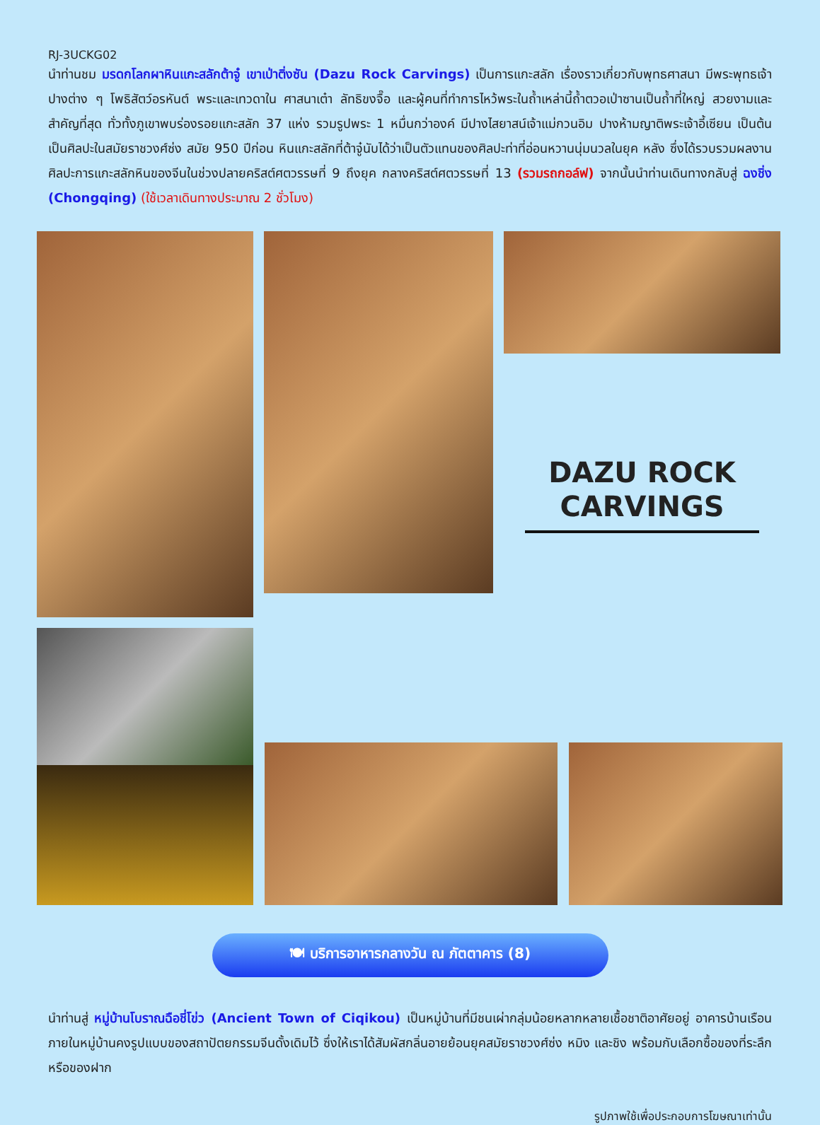RJ-3UCKG02
นำท่านชม มรดกโลกผาหินแกะสลักต้าจู๋ เขาเป่าติ่งซัน (Dazu Rock Carvings) เป็นการแกะสลัก เรื่องราวเกี่ยวกับพุทธศาสนา มีพระพุทธเจ้าปางต่าง ๆ โพธิสัตว์อรหันต์ พระและเทวดาใน ศาสนาเต๋า ลัทธิขงจื๊อ และผู้คนที่ทำการไหว้พระในถ้ำเหล่านี้ถ้ำตวอเป่าซานเป็นถ้ำที่ใหญ่ สวยงามและสำคัญที่สุด ทั่วทั้งภูเขาพบร่องรอยแกะสลัก 37 แห่ง รวมรูปพระ 1 หมื่นกว่าองค์ มีปางไสยาสน์เจ้าแม่กวนอิม ปางห้ามญาติพระเจ้าอี้เซียน เป็นต้น เป็นศิลปะในสมัยราชวงศ์ซ่ง สมัย 950 ปีก่อน หินแกะสลักที่ต้าจู๋นับได้ว่าเป็นตัวแทนของศิลปะท่าที่อ่อนหวานนุ่มนวลในยุค หลัง ซึ่งได้รวบรวมผลงานศิลปะการแกะสลักหินของจีนในช่วงปลายคริสต์ศตวรรษที่ 9 ถึงยุค กลางคริสต์ศตวรรษที่ 13 (รวมรถกอล์ฟ) จากนั้นนำท่านเดินทางกลับสู่ ฉงชิ่ง (Chongqing) (ใช้เวลาเดินทางประมาณ 2 ชั่วโมง)
DAZU ROCK
CARVINGS
🍽 บริการอาหารกลางวัน ณ ภัตตาคาร (8)
นำท่านสู่ หมู่บ้านโบราณฉือชี่โข่ว (Ancient Town of Ciqikou) เป็นหมู่บ้านที่มีชนเผ่ากลุ่มน้อยหลากหลายเชื้อชาติอาศัยอยู่ อาคารบ้านเรือนภายในหมู่บ้านคงรูปแบบของสถาปัตยกรรมจีนดั้งเดิมไว้ ซึ่งให้เราได้สัมผัสกลิ่นอายย้อนยุคสมัยราชวงศ์ซ่ง หมิง และชิง พร้อมกับเลือกซื้อของที่ระลึกหรือของฝาก
รูปภาพใช้เพื่อประกอบการโฆษณาเท่านั้น